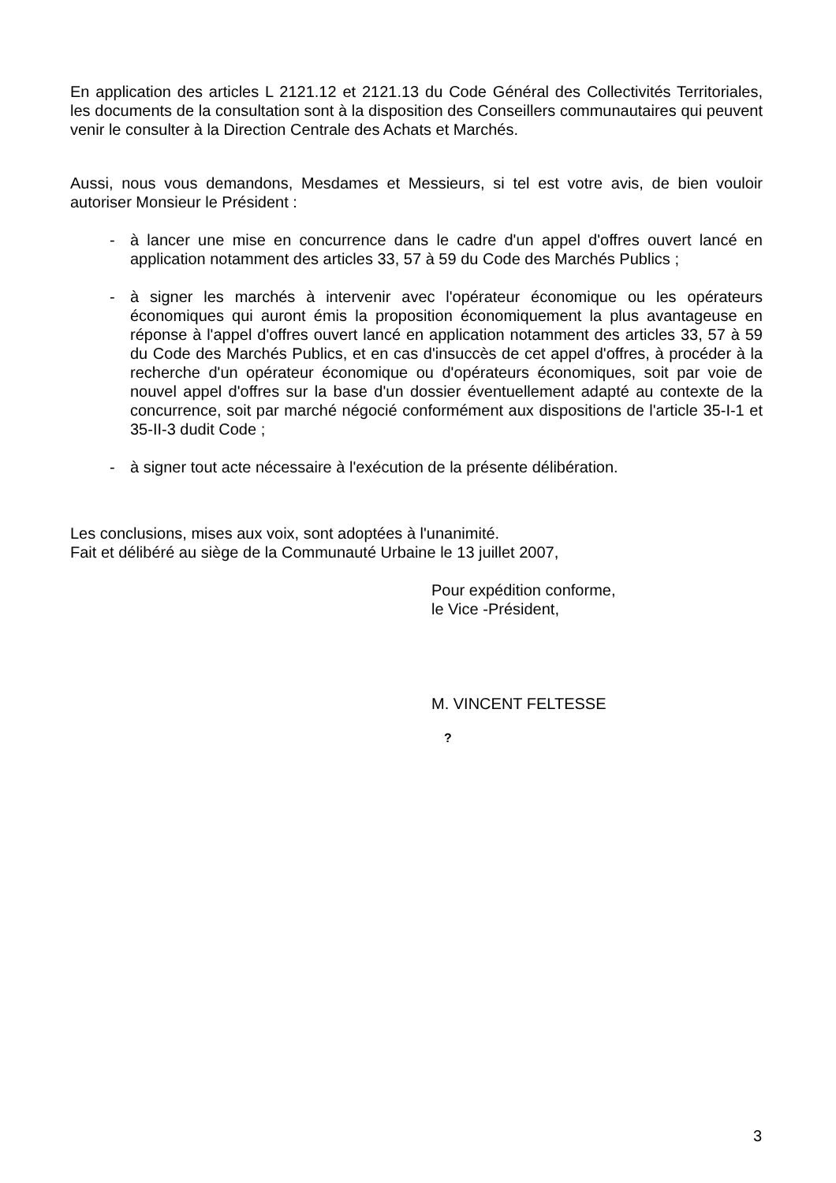En application des articles L 2121.12 et 2121.13 du Code Général des Collectivités Territoriales, les documents de la consultation sont à la disposition des Conseillers communautaires qui peuvent venir le consulter à la Direction Centrale des Achats et Marchés.
Aussi, nous vous demandons, Mesdames et Messieurs, si tel est votre avis, de bien vouloir autoriser Monsieur le Président :
- à lancer une mise en concurrence dans le cadre d'un appel d'offres ouvert lancé en application notamment des articles 33, 57 à 59 du Code des Marchés Publics ;
- à signer les marchés à intervenir avec l'opérateur économique ou les opérateurs économiques qui auront émis la proposition économiquement la plus avantageuse en réponse à l'appel d'offres ouvert lancé en application notamment des articles 33, 57 à 59 du Code des Marchés Publics, et en cas d'insuccès de cet appel d'offres, à procéder à la recherche d'un opérateur économique ou d'opérateurs économiques, soit par voie de nouvel appel d'offres sur la base d'un dossier éventuellement adapté au contexte de la concurrence, soit par marché négocié conformément aux dispositions de l'article 35-I-1 et 35-II-3 dudit Code ;
- à signer tout acte nécessaire à l'exécution de la présente délibération.
Les conclusions, mises aux voix, sont adoptées à l'unanimité.
Fait et délibéré au siège de la Communauté Urbaine le 13 juillet 2007,
Pour expédition conforme,
le Vice -Président,
M. VINCENT FELTESSE
?
3